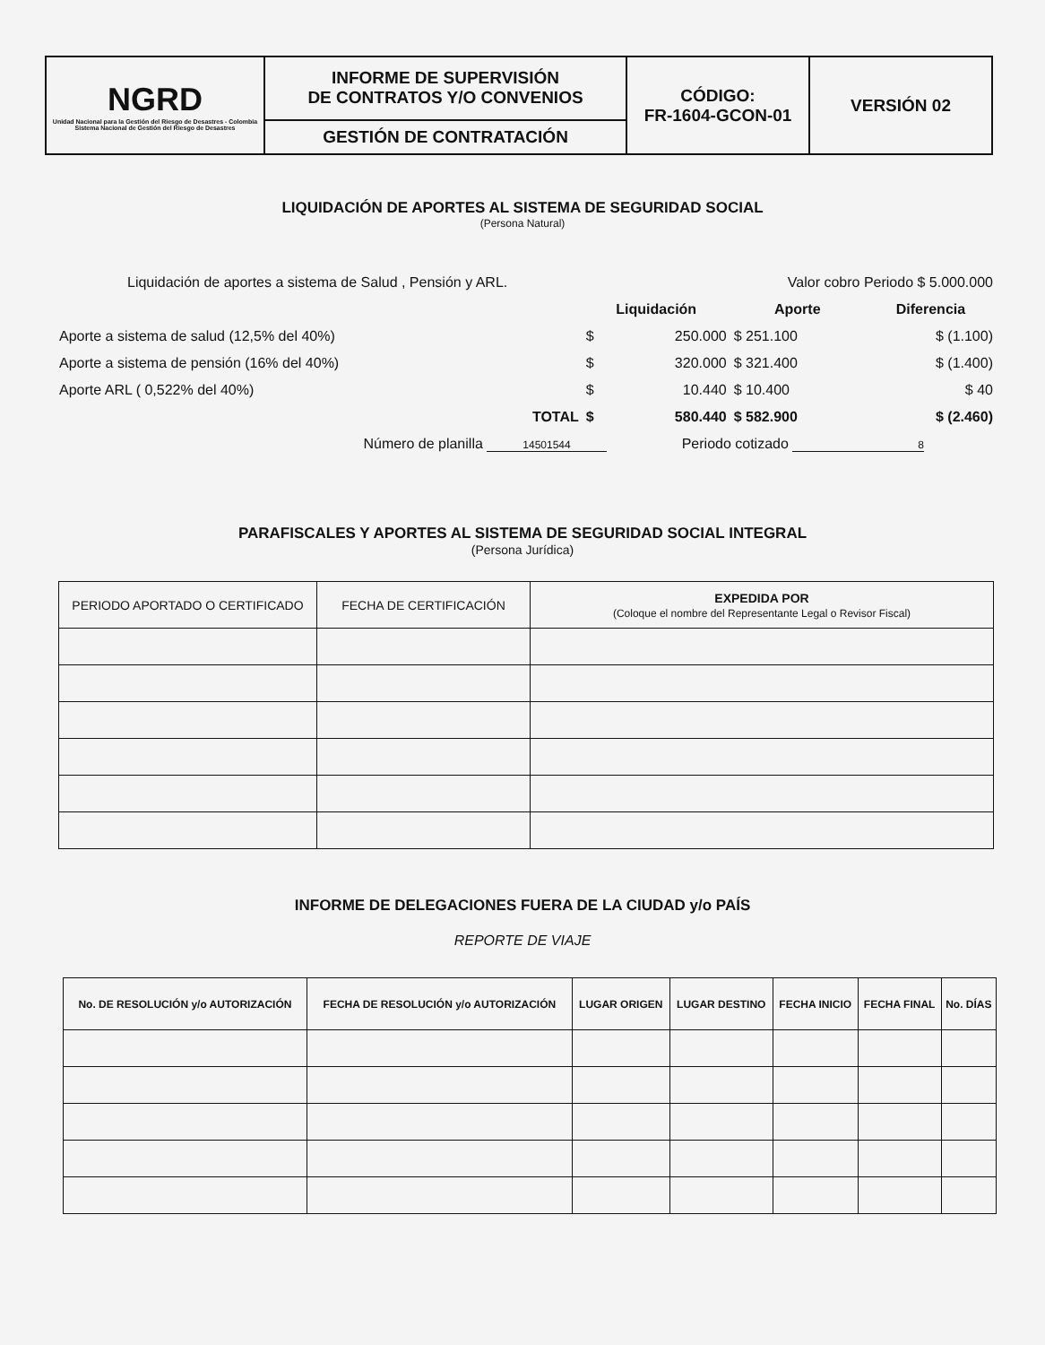| NGRD Unidad Nacional para la Gestión del Riesgo de Desastres - Colombia Sistema Nacional de Gestión del Riesgo de Desastres | INFORME DE SUPERVISIÓN DE CONTRATOS Y/O CONVENIOS | CÓDIGO: FR-1604-GCON-01 | VERSIÓN 02 |
| | GESTIÓN DE CONTRATACIÓN | | |
LIQUIDACIÓN DE APORTES AL SISTEMA DE SEGURIDAD SOCIAL
(Persona Natural)
| Liquidación de aportes a sistema de Salud , Pensión y ARL. | | | Valor cobro Periodo $ 5.000.000 | | | |
| | | Liquidación | | Aporte | | Diferencia |
| Aporte a sistema de salud (12,5% del 40%) | | $ | 250.000 | $ 251.100 | | $ (1.100) |
| Aporte a sistema de pensión (16% del 40%) | | $ | 320.000 | $ 321.400 | | $ (1.400) |
| Aporte ARL ( 0,522% del 40%) | | $ | 10.440 | $ 10.400 | | $ 40 |
| | TOTAL | $ | 580.440 | $ 582.900 | | $ (2.460) |
| Número de planilla 14501544 | | | Periodo cotizado 8 | | | |
PARAFISCALES Y APORTES AL SISTEMA DE SEGURIDAD SOCIAL INTEGRAL
(Persona Jurídica)
| PERIODO APORTADO O CERTIFICADO | FECHA DE CERTIFICACIÓN | EXPEDIDA POR (Coloque el nombre del Representante Legal o Revisor Fiscal) |
| --- | --- | --- |
INFORME DE DELEGACIONES FUERA DE LA CIUDAD y/o PAÍS
REPORTE DE VIAJE
| No. DE RESOLUCIÓN y/o AUTORIZACIÓN | FECHA DE RESOLUCIÓN y/o AUTORIZACIÓN | LUGAR ORIGEN | LUGAR DESTINO | FECHA INICIO | FECHA FINAL | No. DÍAS |
| --- | --- | --- | --- | --- | --- | --- |